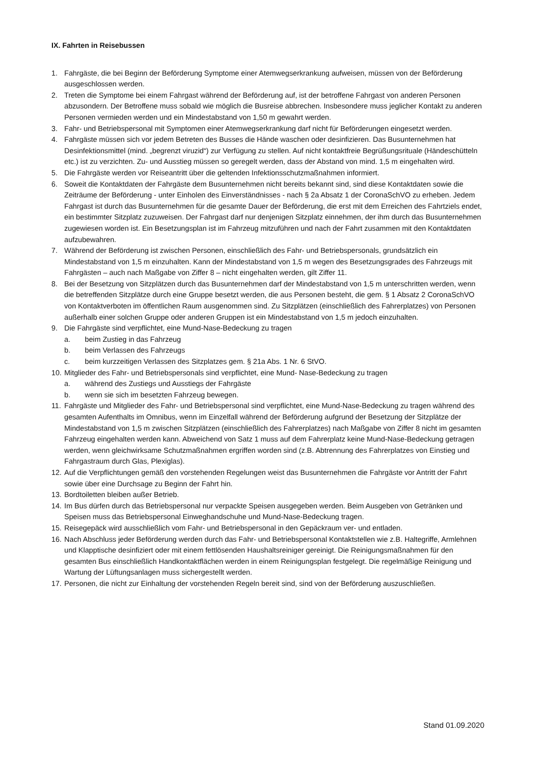IX. Fahrten in Reisebussen
1. Fahrgäste, die bei Beginn der Beförderung Symptome einer Atemwegserkrankung aufweisen, müssen von der Beförderung ausgeschlossen werden.
2. Treten die Symptome bei einem Fahrgast während der Beförderung auf, ist der betroffene Fahrgast von anderen Personen abzusondern. Der Betroffene muss sobald wie möglich die Busreise abbrechen. Insbesondere muss jeglicher Kontakt zu anderen Personen vermieden werden und ein Mindestabstand von 1,50 m gewahrt werden.
3. Fahr- und Betriebspersonal mit Symptomen einer Atemwegserkrankung darf nicht für Beförderungen eingesetzt werden.
4. Fahrgäste müssen sich vor jedem Betreten des Busses die Hände waschen oder desinfizieren. Das Busunternehmen hat Desinfektionsmittel (mind. „begrenzt viruzid“) zur Verfügung zu stellen. Auf nicht kontaktfreie Begrüßungsrituale (Händeschütteln etc.) ist zu verzichten. Zu- und Ausstieg müssen so geregelt werden, dass der Abstand von mind. 1,5 m eingehalten wird.
5. Die Fahrgäste werden vor Reiseantritt über die geltenden Infektionsschutzmaßnahmen informiert.
6. Soweit die Kontaktdaten der Fahrgäste dem Busunternehmen nicht bereits bekannt sind, sind diese Kontaktdaten sowie die Zeiträume der Beförderung - unter Einholen des Einverständnisses - nach § 2a Absatz 1 der CoronaSchVO zu erheben. Jedem Fahrgast ist durch das Busunternehmen für die gesamte Dauer der Beförderung, die erst mit dem Erreichen des Fahrtziels endet, ein bestimmter Sitzplatz zuzuweisen. Der Fahrgast darf nur denjenigen Sitzplatz einnehmen, der ihm durch das Busunternehmen zugewiesen worden ist. Ein Besetzungsplan ist im Fahrzeug mitzuführen und nach der Fahrt zusammen mit den Kontaktdaten aufzubewahren.
7. Während der Beförderung ist zwischen Personen, einschließlich des Fahr- und Betriebspersonals, grundsätzlich ein Mindestabstand von 1,5 m einzuhalten. Kann der Mindestabstand von 1,5 m wegen des Besetzungsgrades des Fahrzeugs mit Fahrgästen – auch nach Maßgabe von Ziffer 8 – nicht eingehalten werden, gilt Ziffer 11.
8. Bei der Besetzung von Sitzplätzen durch das Busunternehmen darf der Mindestabstand von 1,5 m unterschritten werden, wenn die betreffenden Sitzplätze durch eine Gruppe besetzt werden, die aus Personen besteht, die gem. § 1 Absatz 2 CoronaSchVO von Kontaktverboten im öffentlichen Raum ausgenommen sind. Zu Sitzplätzen (einschließlich des Fahrerplatzes) von Personen außerhalb einer solchen Gruppe oder anderen Gruppen ist ein Mindestabstand von 1,5 m jedoch einzuhalten.
9. Die Fahrgäste sind verpflichtet, eine Mund-Nase-Bedeckung zu tragen
a. beim Zustieg in das Fahrzeug
b. beim Verlassen des Fahrzeugs
c. beim kurzzeitigen Verlassen des Sitzplatzes gem. § 21a Abs. 1 Nr. 6 StVO.
10.
Mitglieder des Fahr- und Betriebspersonals sind verpflichtet, eine Mund- Nase-Bedeckung zu tragen
a. während des Zustiegs und Ausstiegs der Fahrgäste
b. wenn sie sich im besetzten Fahrzeug bewegen.
11.
Fahrgäste und Mitglieder des Fahr- und Betriebspersonal sind verpflichtet, eine Mund-Nase-Bedeckung zu tragen während des gesamten Aufenthalts im Omnibus, wenn im Einzelfall während der Beförderung aufgrund der Besetzung der Sitzplätze der Mindestabstand von 1,5 m zwischen Sitzplätzen (einschließlich des Fahrerplatzes) nach Maßgabe von Ziffer 8 nicht im gesamten Fahrzeug eingehalten werden kann. Abweichend von Satz 1 muss auf dem Fahrerplatz keine Mund-Nase-Bedeckung getragen werden, wenn gleichwirksame Schutzmaßnahmen ergriffen worden sind (z.B. Abtrennung des Fahrerplatzes von Einstieg und Fahrgastraum durch Glas, Plexiglas).
12.
Auf die Verpflichtungen gemäß den vorstehenden Regelungen weist das Busunternehmen die Fahrgäste vor Antritt der Fahrt sowie über eine Durchsage zu Beginn der Fahrt hin.
13.
Bordtoiletten bleiben außer Betrieb.
14.
Im Bus dürfen durch das Betriebspersonal nur verpackte Speisen ausgegeben werden. Beim Ausgeben von Getränken und Speisen muss das Betriebspersonal Einweghandschuhe und Mund-Nase-Bedeckung tragen.
15.
Reisegepäck wird ausschließlich vom Fahr- und Betriebspersonal in den Gepäckraum ver- und entladen.
16.
Nach Abschluss jeder Beförderung werden durch das Fahr- und Betriebspersonal Kontaktstellen wie z.B. Haltegriffe, Armlehnen und Klapptische desinfiziert oder mit einem fettlösenden Haushaltsreiniger gereinigt. Die Reinigungsmaßnahmen für den gesamten Bus einschließlich Handkontaktflächen werden in einem Reinigungsplan festgelegt. Die regelmäßige Reinigung und Wartung der Lüftungsanlagen muss sichergestellt werden.
17.
Personen, die nicht zur Einhaltung der vorstehenden Regeln bereit sind, sind von der Beförderung auszuschließen.
Stand 01.09.2020